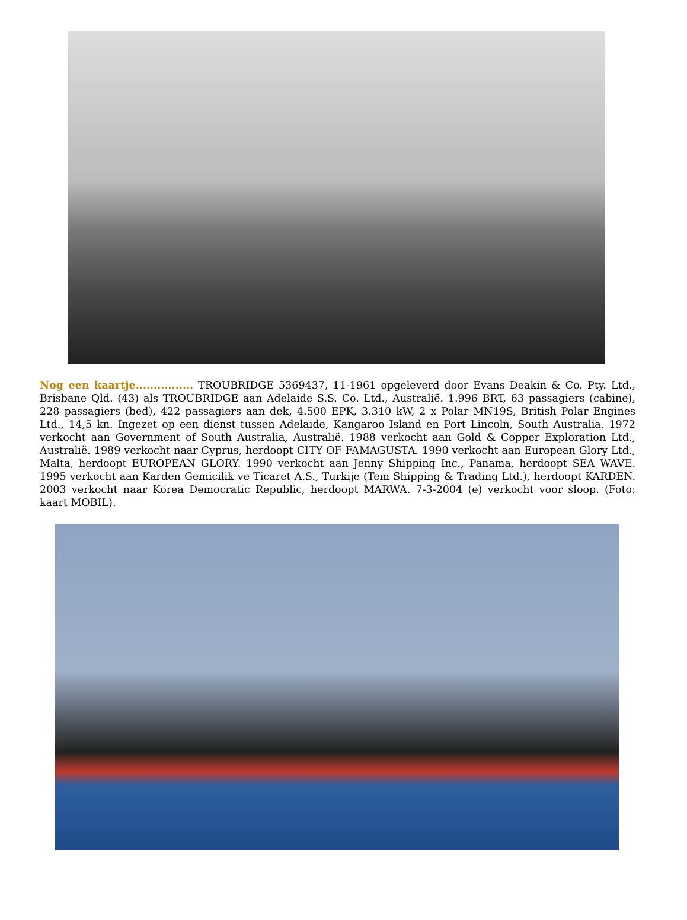Nog een kaartje................ TROUBRIDGE 5369437, 11-1961 opgeleverd door Evans Deakin & Co. Pty. Ltd., Brisbane Qld. (43) als TROUBRIDGE aan Adelaide S.S. Co. Ltd., Australië. 1.996 BRT, 63 passagiers (cabine), 228 passagiers (bed), 422 passagiers aan dek, 4.500 EPK, 3.310 kW, 2 x Polar MN19S, British Polar Engines Ltd., 14,5 kn. Ingezet op een dienst tussen Adelaide, Kangaroo Island en Port Lincoln, South Australia. 1972 verkocht aan Government of South Australia, Australië. 1988 verkocht aan Gold & Copper Exploration Ltd., Australië. 1989 verkocht naar Cyprus, herdoopt CITY OF FAMAGUSTA. 1990 verkocht aan European Glory Ltd., Malta, herdoopt EUROPEAN GLORY. 1990 verkocht aan Jenny Shipping Inc., Panama, herdoopt SEA WAVE. 1995 verkocht aan Karden Gemicilik ve Ticaret A.S., Turkije (Tem Shipping & Trading Ltd.), herdoopt KARDEN. 2003 verkocht naar Korea Democratic Republic, herdoopt MARWA. 7-3-2004 (e) verkocht voor sloop. (Foto: kaart MOBIL).